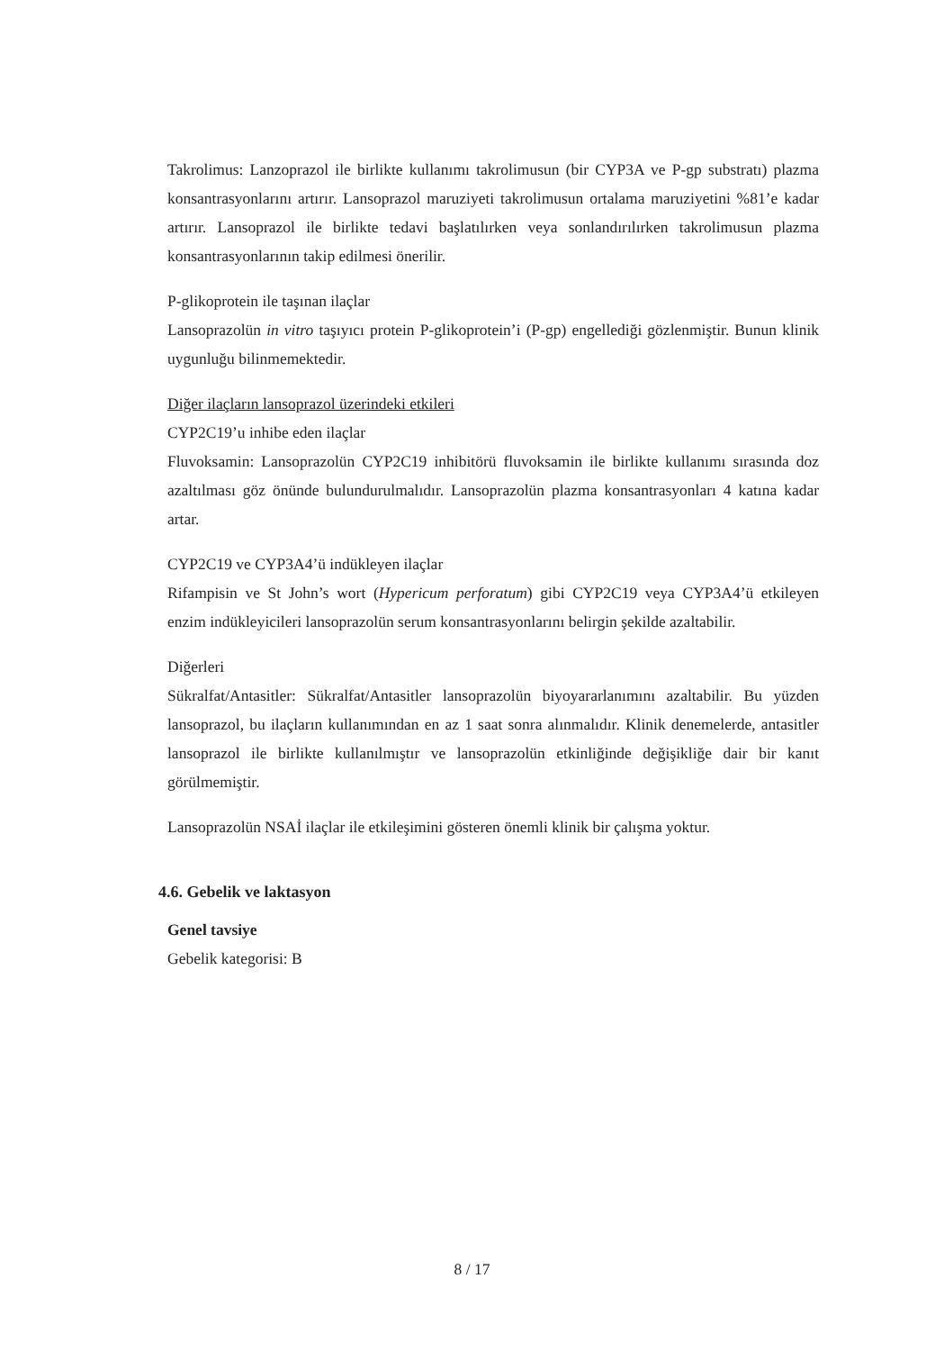Takrolimus: Lanzoprazol ile birlikte kullanımı takrolimusun (bir CYP3A ve P-gp substratı) plazma konsantrasyonlarını artırır. Lansoprazol maruziyeti takrolimusun ortalama maruziyetini %81’e kadar artırır. Lansoprazol ile birlikte tedavi başlatılırken veya sonlandırılırken takrolimusun plazma konsantrasyonlarının takip edilmesi önerilir.
P-glikoprotein ile taşınan ilaçlar
Lansoprazolün in vitro taşıyıcı protein P-glikoprotein’i (P-gp) engellediği gözlenmiştir. Bunun klinik uygunluğu bilinmemektedir.
Diğer ilaçların lansoprazol üzerindeki etkileri
CYP2C19’u inhibe eden ilaçlar
Fluvoksamin: Lansoprazolün CYP2C19 inhibitörü fluvoksamin ile birlikte kullanımı sırasında doz azaltılması göz önünde bulundurulmalıdır. Lansoprazolün plazma konsantrasyonları 4 katına kadar artar.
CYP2C19 ve CYP3A4’ü indükleyen ilaçlar
Rifampisin ve St John’s wort (Hypericum perforatum) gibi CYP2C19 veya CYP3A4’ü etkileyen enzim indükleyicileri lansoprazolün serum konsantrasyonlarını belirgin şekilde azaltabilir.
Diğerleri
Sükralfat/Antasitler: Sükralfat/Antasitler lansoprazolün biyoyararlanımını azaltabilir. Bu yüzden lansoprazol, bu ilaçların kullanımından en az 1 saat sonra alınmalıdır. Klinik denemelerde, antasitler lansoprazol ile birlikte kullanılmıştır ve lansoprazolün etkinliğinde değişikliğe dair bir kanıt görülmemiştir.
Lansoprazolün NSAİ ilaçlar ile etkileşimini gösteren önemli klinik bir çalışma yoktur.
4.6. Gebelik ve laktasyon
Genel tavsiye
Gebelik kategorisi: B
8 / 17